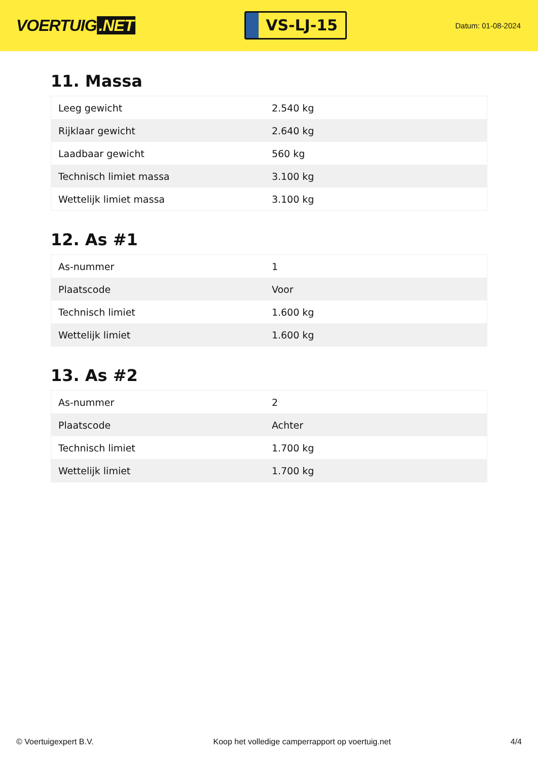VOERTUIG.NET
VS-LJ-15
Datum: 01-08-2024
11. Massa
| Leeg gewicht | 2.540 kg |
| Rijklaar gewicht | 2.640 kg |
| Laadbaar gewicht | 560 kg |
| Technisch limiet massa | 3.100 kg |
| Wettelijk limiet massa | 3.100 kg |
12. As #1
| As-nummer | 1 |
| Plaatscode | Voor |
| Technisch limiet | 1.600 kg |
| Wettelijk limiet | 1.600 kg |
13. As #2
| As-nummer | 2 |
| Plaatscode | Achter |
| Technisch limiet | 1.700 kg |
| Wettelijk limiet | 1.700 kg |
© Voertuigexpert B.V. Koop het volledige camperrapport op voertuig.net 4/4